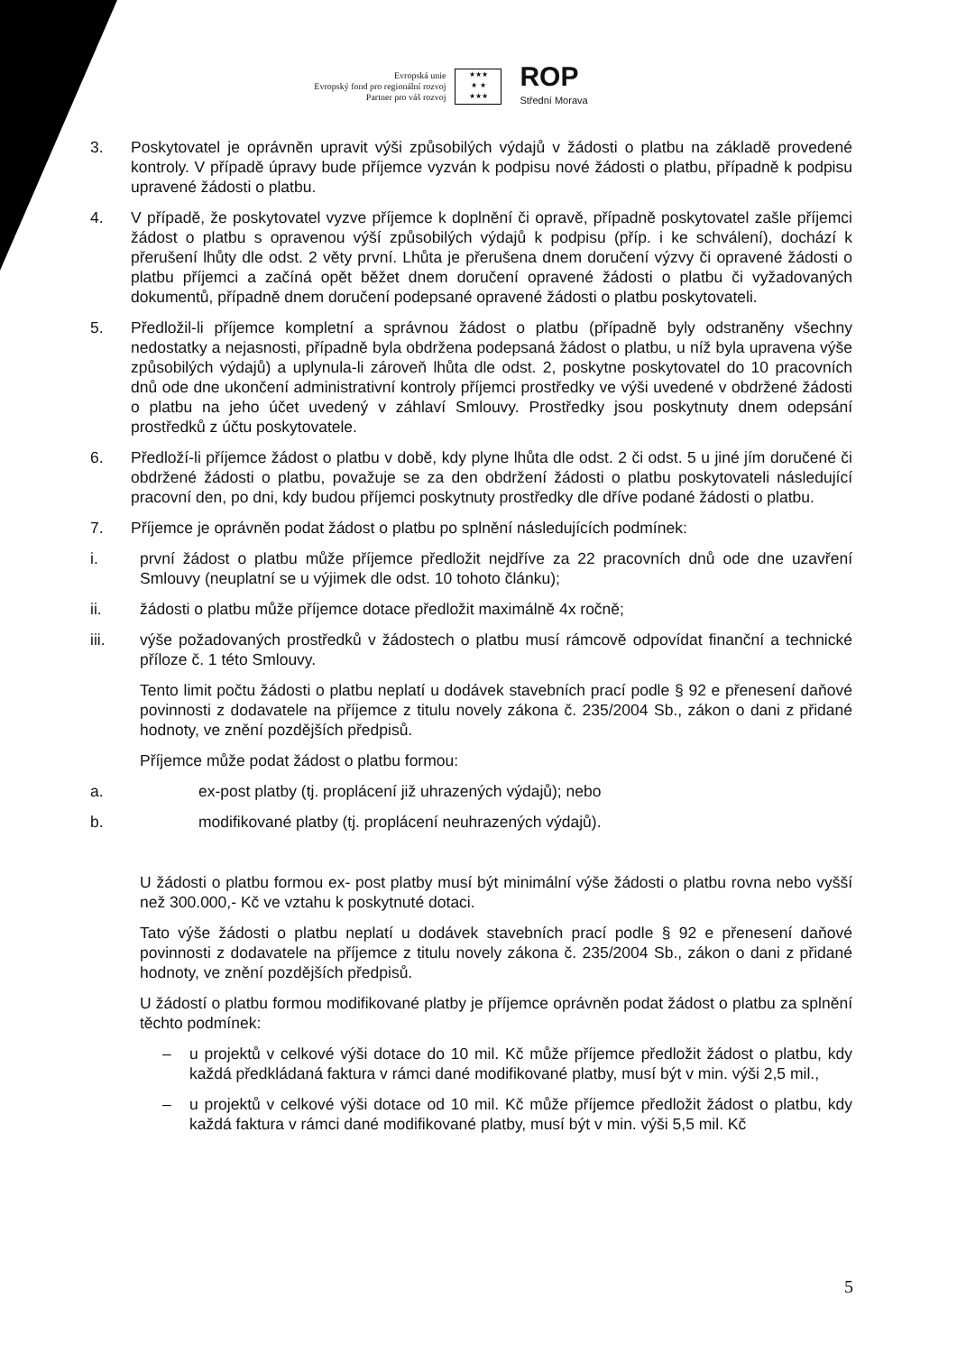Evropská unie
Evropský fond pro regionální rozvoj
Partner pro váš rozvoj
★★★
★ ★
★★★
ROP
Střední Morava
3. Poskytovatel je oprávněn upravit výši způsobilých výdajů v žádosti o platbu na základě provedené kontroly. V případě úpravy bude příjemce vyzván k podpisu nové žádosti o platbu, případně k podpisu upravené žádosti o platbu.
4. V případě, že poskytovatel vyzve příjemce k doplnění či opravě, případně poskytovatel zašle příjemci žádost o platbu s opravenou výší způsobilých výdajů k podpisu (příp. i ke schválení), dochází k přerušení lhůty dle odst. 2 věty první. Lhůta je přerušena dnem doručení výzvy či opravené žádosti o platbu příjemci a začíná opět běžet dnem doručení opravené žádosti o platbu či vyžadovaných dokumentů, případně dnem doručení podepsané opravené žádosti o platbu poskytovateli.
5. Předložil-li příjemce kompletní a správnou žádost o platbu (případně byly odstraněny všechny nedostatky a nejasnosti, případně byla obdržena podepsaná žádost o platbu, u níž byla upravena výše způsobilých výdajů) a uplynula-li zároveň lhůta dle odst. 2, poskytne poskytovatel do 10 pracovních dnů ode dne ukončení administrativní kontroly příjemci prostředky ve výši uvedené v obdržené žádosti o platbu na jeho účet uvedený v záhlaví Smlouvy. Prostředky jsou poskytnuty dnem odepsání prostředků z účtu poskytovatele.
6. Předloží-li příjemce žádost o platbu v době, kdy plyne lhůta dle odst. 2 či odst. 5 u jiné jím doručené či obdržené žádosti o platbu, považuje se za den obdržení žádosti o platbu poskytovateli následující pracovní den, po dni, kdy budou příjemci poskytnuty prostředky dle dříve podané žádosti o platbu.
7. Příjemce je oprávněn podat žádost o platbu po splnění následujících podmínek:
i. první žádost o platbu může příjemce předložit nejdříve za 22 pracovních dnů ode dne uzavření Smlouvy (neuplatní se u výjimek dle odst. 10 tohoto článku);
ii. žádosti o platbu může příjemce dotace předložit maximálně 4x ročně;
iii. výše požadovaných prostředků v žádostech o platbu musí rámcově odpovídat finanční a technické příloze č. 1 této Smlouvy.
Tento limit počtu žádosti o platbu neplatí u dodávek stavebních prací podle § 92 e přenesení daňové povinnosti z dodavatele na příjemce z titulu novely zákona č. 235/2004 Sb., zákon o dani z přidané hodnoty, ve znění pozdějších předpisů.
Příjemce může podat žádost o platbu formou:
a. ex-post platby (tj. proplácení již uhrazených výdajů); nebo
b. modifikované platby (tj. proplácení neuhrazených výdajů).
U žádosti o platbu formou ex- post platby musí být minimální výše žádosti o platbu rovna nebo vyšší než 300.000,- Kč ve vztahu k poskytnuté dotaci.
Tato výše žádosti o platbu neplatí u dodávek stavebních prací podle § 92 e přenesení daňové povinnosti z dodavatele na příjemce z titulu novely zákona č. 235/2004 Sb., zákon o dani z přidané hodnoty, ve znění pozdějších předpisů.
U žádostí o platbu formou modifikované platby je příjemce oprávněn podat žádost o platbu za splnění těchto podmínek:
– u projektů v celkové výši dotace do 10 mil. Kč může příjemce předložit žádost o platbu, kdy každá předkládaná faktura v rámci dané modifikované platby, musí být v min. výši 2,5 mil.,
– u projektů v celkové výši dotace od 10 mil. Kč může příjemce předložit žádost o platbu, kdy každá faktura v rámci dané modifikované platby, musí být v min. výši 5,5 mil. Kč
5